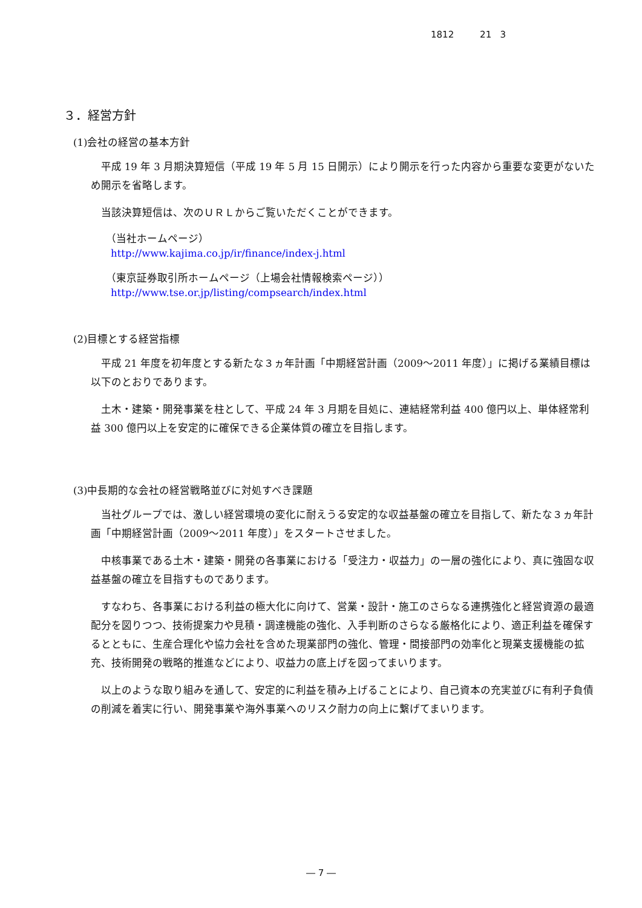1812 21 3
３．経営方針
(1)会社の経営の基本方針
平成 19 年 3 月期決算短信（平成 19 年 5 月 15 日開示）により開示を行った内容から重要な変更がないため開示を省略します。
当該決算短信は、次のＵＲＬからご覧いただくことができます。
（当社ホームページ）
http://www.kajima.co.jp/ir/finance/index-j.html
（東京証券取引所ホームページ（上場会社情報検索ページ））
http://www.tse.or.jp/listing/compsearch/index.html
(2)目標とする経営指標
平成 21 年度を初年度とする新たな３ヵ年計画「中期経営計画（2009～2011 年度）」に掲げる業績目標は以下のとおりであります。
土木・建築・開発事業を柱として、平成 24 年 3 月期を目処に、連結経常利益 400 億円以上、単体経常利益 300 億円以上を安定的に確保できる企業体質の確立を目指します。
(3)中長期的な会社の経営戦略並びに対処すべき課題
当社グループでは、激しい経営環境の変化に耐えうる安定的な収益基盤の確立を目指して、新たな３ヵ年計画「中期経営計画（2009～2011 年度）」をスタートさせました。
中核事業である土木・建築・開発の各事業における「受注力・収益力」の一層の強化により、真に強固な収益基盤の確立を目指すものであります。
すなわち、各事業における利益の極大化に向けて、営業・設計・施工のさらなる連携強化と経営資源の最適配分を図りつつ、技術提案力や見積・調達機能の強化、入手判断のさらなる厳格化により、適正利益を確保するとともに、生産合理化や協力会社を含めた現業部門の強化、管理・間接部門の効率化と現業支援機能の拡充、技術開発の戦略的推進などにより、収益力の底上げを図ってまいります。
以上のような取り組みを通して、安定的に利益を積み上げることにより、自己資本の充実並びに有利子負債の削減を着実に行い、開発事業や海外事業へのリスク耐力の向上に繋げてまいります。
― 7 ―